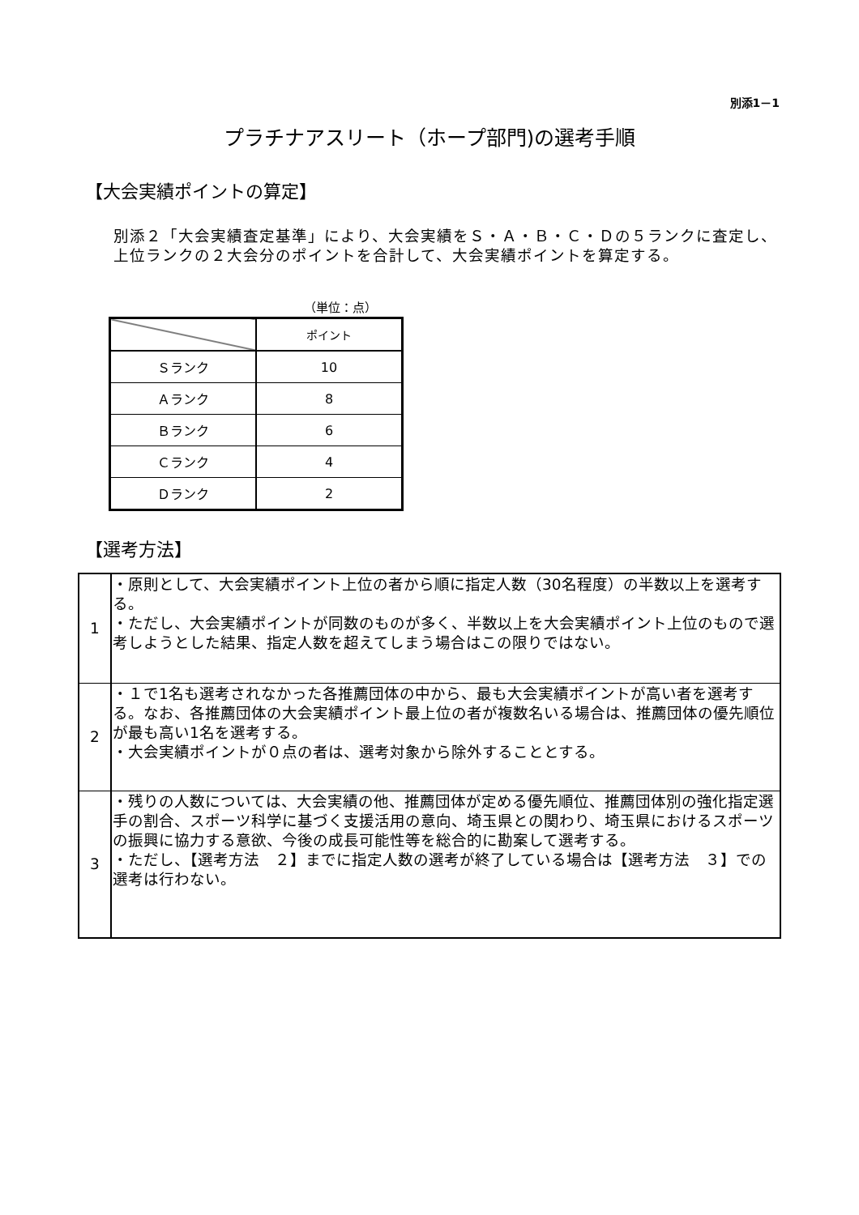別添1－1
プラチナアスリート（ホープ部門)の選考手順
【大会実績ポイントの算定】
別添２「大会実績査定基準」により、大会実績をＳ・Ａ・Ｂ・Ｃ・Ｄの５ランクに査定し、上位ランクの２大会分のポイントを合計して、大会実績ポイントを算定する。
（単位：点）
| | ポイント |
| --- | --- |
| Ｓランク | 10 |
| Ａランク | 8 |
| Ｂランク | 6 |
| Ｃランク | 4 |
| Ｄランク | 2 |
【選考方法】
| 1 | ・原則として、大会実績ポイント上位の者から順に指定人数（30名程度）の半数以上を選考する。 ・ただし、大会実績ポイントが同数のものが多く、半数以上を大会実績ポイント上位のもので選考しようとした結果、指定人数を超えてしまう場合はこの限りではない。 |
| 2 | ・１で1名も選考されなかった各推薦団体の中から、最も大会実績ポイントが高い者を選考する。なお、各推薦団体の大会実績ポイント最上位の者が複数名いる場合は、推薦団体の優先順位が最も高い1名を選考する。 ・大会実績ポイントが０点の者は、選考対象から除外することとする。 |
| 3 | ・残りの人数については、大会実績の他、推薦団体が定める優先順位、推薦団体別の強化指定選手の割合、スポーツ科学に基づく支援活用の意向、埼玉県との関わり、埼玉県におけるスポーツの振興に協力する意欲、今後の成長可能性等を総合的に勘案して選考する。 ・ただし、【選考方法 ２】までに指定人数の選考が終了している場合は【選考方法 ３】での選考は行わない。 |